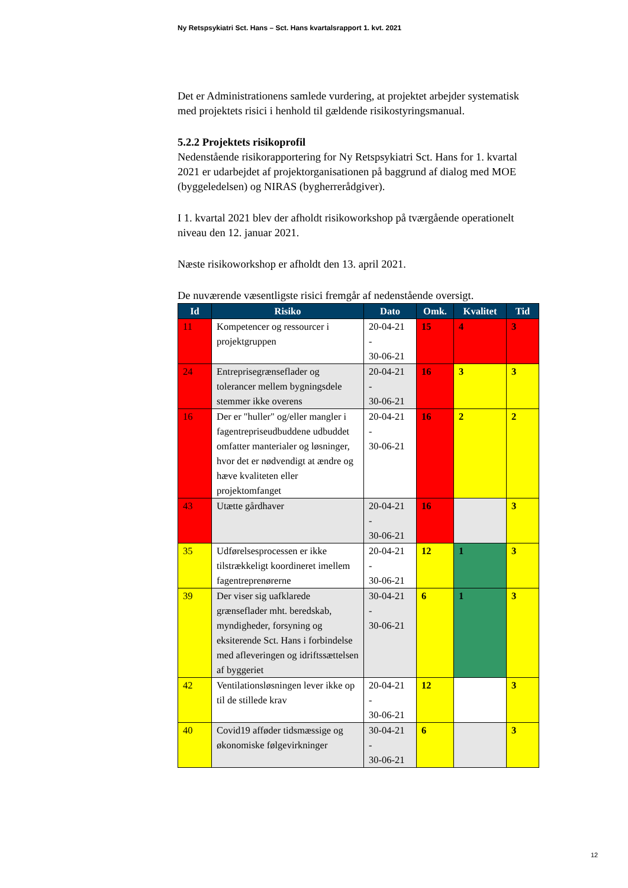Ny Retspsykiatri Sct. Hans – Sct. Hans kvartalsrapport 1. kvt. 2021
Det er Administrationens samlede vurdering, at projektet arbejder systematisk med projektets risici i henhold til gældende risikostyringsmanual.
5.2.2 Projektets risikoprofil
Nedenstående risikorapportering for Ny Retspsykiatri Sct. Hans for 1. kvartal 2021 er udarbejdet af projektorganisationen på baggrund af dialog med MOE (byggeledelsen) og NIRAS (bygherrerådgiver).
I 1. kvartal 2021 blev der afholdt risikoworkshop på tværgående operationelt niveau den 12. januar 2021.
Næste risikoworkshop er afholdt den 13. april 2021.
De nuværende væsentligste risici fremgår af nedenstående oversigt.
| Id | Risiko | Dato | Omk. | Kvalitet | Tid |
| --- | --- | --- | --- | --- | --- |
| 11 | Kompetencer og ressourcer i projektgruppen | 20-04-21 - 30-06-21 | 15 | 4 | 3 |
| 24 | Entreprisegrænseflader og tolerancer mellem bygningsdele stemmer ikke overens | 20-04-21 - 30-06-21 | 16 | 3 | 3 |
| 16 | Der er "huller" og/eller mangler i fagentrepriseudbuddene udbuddet omfatter manterialer og løsninger, hvor det er nødvendigt at ændre og hæve kvaliteten eller projektomfanget | 20-04-21 - 30-06-21 | 16 | 2 | 2 |
| 43 | Utætte gårdhaver | 20-04-21 - 30-06-21 | 16 | | 3 |
| 35 | Udførelsesprocessen er ikke tilstrækkeligt koordineret imellem fagentreprenørerne | 20-04-21 - 30-06-21 | 12 | 1 | 3 |
| 39 | Der viser sig uafklarede grænseflader mht. beredskab, myndigheder, forsyning og eksiterende Sct. Hans i forbindelse med afleveringen og idriftssættelsen af byggeriet | 30-04-21 - 30-06-21 | 6 | 1 | 3 |
| 42 | Ventilationsløsningen lever ikke op til de stillede krav | 20-04-21 - 30-06-21 | 12 | | 3 |
| 40 | Covid19 afføder tidsmæssige og økonomiske følgevirkninger | 30-04-21 - 30-06-21 | 6 | | 3 |
12